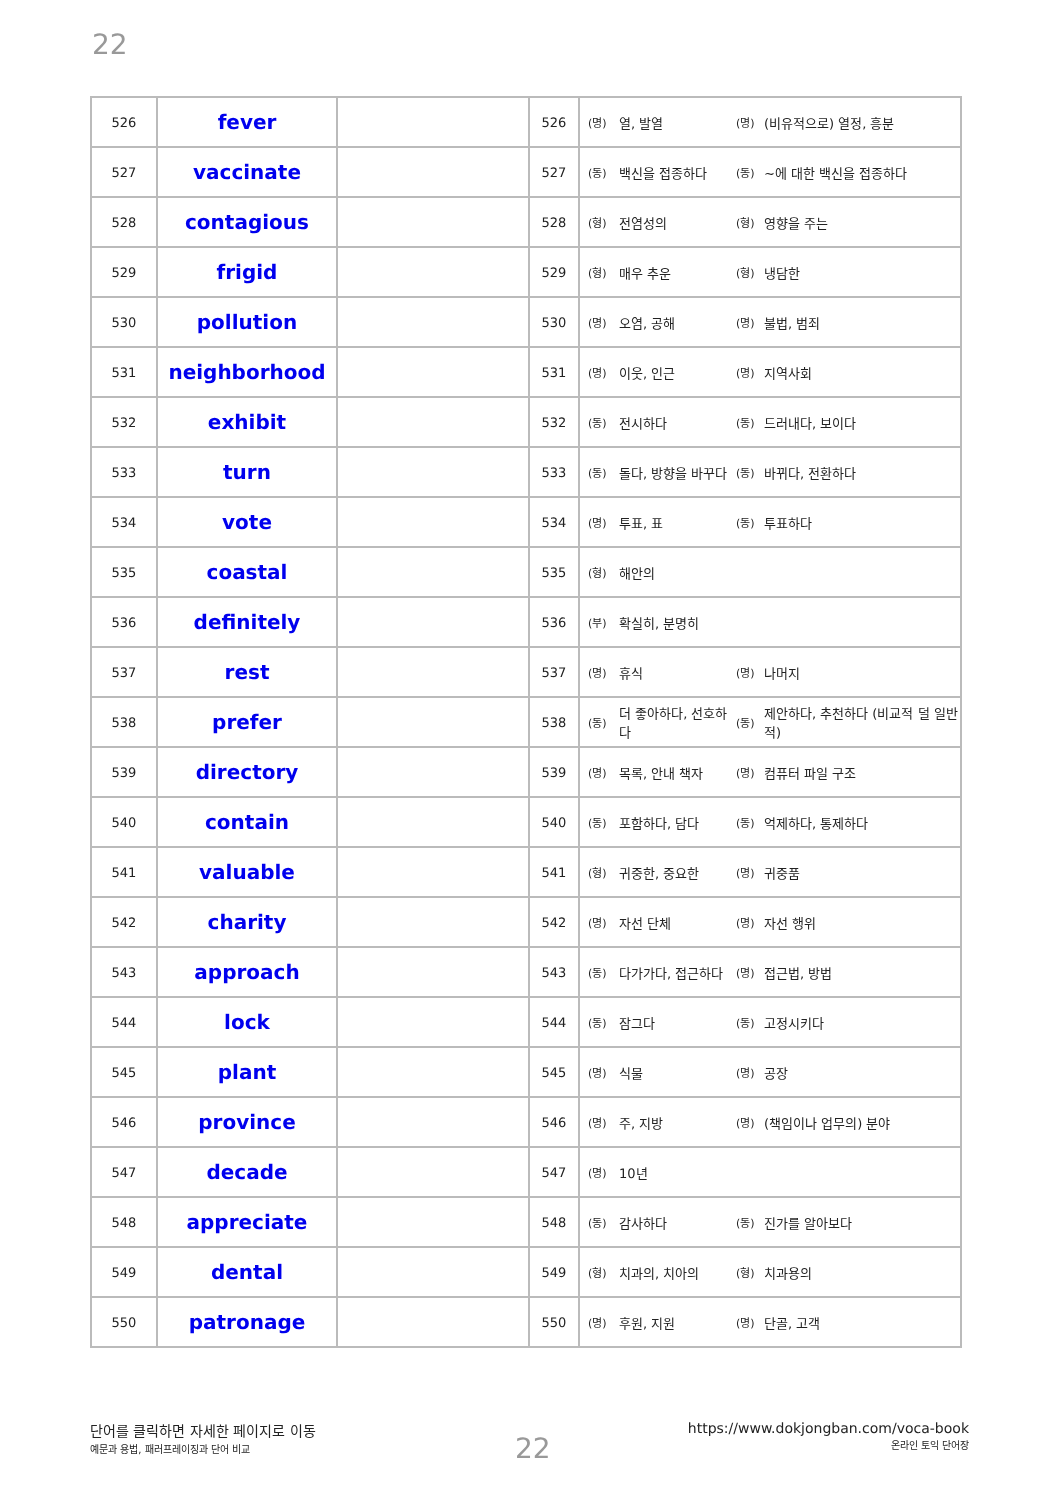22
| 526 | fever | | 526 | (명) | 열, 발열 | (명) | (비유적으로) 열정, 흥분 |
| 527 | vaccinate | | 527 | (동) | 백신을 접종하다 | (동) | ~에 대한 백신을 접종하다 |
| 528 | contagious | | 528 | (형) | 전염성의 | (형) | 영향을 주는 |
| 529 | frigid | | 529 | (형) | 매우 추운 | (형) | 냉담한 |
| 530 | pollution | | 530 | (명) | 오염, 공해 | (명) | 불법, 범죄 |
| 531 | neighborhood | | 531 | (명) | 이웃, 인근 | (명) | 지역사회 |
| 532 | exhibit | | 532 | (동) | 전시하다 | (동) | 드러내다, 보이다 |
| 533 | turn | | 533 | (동) | 돌다, 방향을 바꾸다 | (동) | 바뀌다, 전환하다 |
| 534 | vote | | 534 | (명) | 투표, 표 | (동) | 투표하다 |
| 535 | coastal | | 535 | (형) | 해안의 | | |
| 536 | definitely | | 536 | (부) | 확실히, 분명히 | | |
| 537 | rest | | 537 | (명) | 휴식 | (명) | 나머지 |
| 538 | prefer | | 538 | (동) | 더 좋아하다, 선호하다 | (동) | 제안하다, 추천하다 (비교적 덜 일반적) |
| 539 | directory | | 539 | (명) | 목록, 안내 책자 | (명) | 컴퓨터 파일 구조 |
| 540 | contain | | 540 | (동) | 포함하다, 담다 | (동) | 억제하다, 통제하다 |
| 541 | valuable | | 541 | (형) | 귀중한, 중요한 | (명) | 귀중품 |
| 542 | charity | | 542 | (명) | 자선 단체 | (명) | 자선 행위 |
| 543 | approach | | 543 | (동) | 다가가다, 접근하다 | (명) | 접근법, 방법 |
| 544 | lock | | 544 | (동) | 잠그다 | (동) | 고정시키다 |
| 545 | plant | | 545 | (명) | 식물 | (명) | 공장 |
| 546 | province | | 546 | (명) | 주, 지방 | (명) | (책임이나 업무의) 분야 |
| 547 | decade | | 547 | (명) | 10년 | | |
| 548 | appreciate | | 548 | (동) | 감사하다 | (동) | 진가를 알아보다 |
| 549 | dental | | 549 | (형) | 치과의, 치아의 | (형) | 치과용의 |
| 550 | patronage | | 550 | (명) | 후원, 지원 | (명) | 단골, 고객 |
단어를 클릭하면 자세한 페이지로 이동
예문과 용법, 패러프레이징과 단어 비교
22
https://www.dokjongban.com/voca-book
온라인 토익 단어장